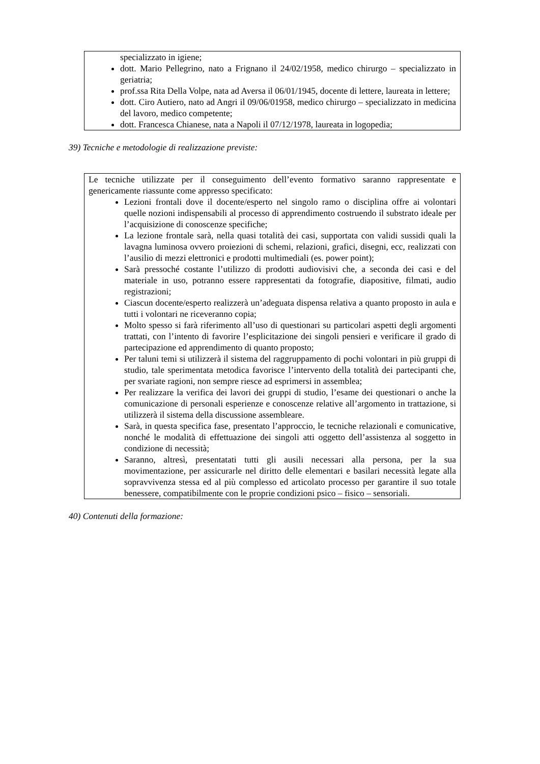specializzato in igiene;
dott. Mario Pellegrino, nato a Frignano il 24/02/1958, medico chirurgo – specializzato in geriatria;
prof.ssa Rita Della Volpe, nata ad Aversa il 06/01/1945, docente di lettere, laureata in lettere;
dott. Ciro Autiero, nato ad Angri il 09/06/01958, medico chirurgo – specializzato in medicina del lavoro, medico competente;
dott. Francesca Chianese, nata a Napoli il 07/12/1978, laureata in logopedia;
39) Tecniche e metodologie di realizzazione previste:
Le tecniche utilizzate per il conseguimento dell’evento formativo saranno rappresentate e genericamente riassunte come appresso specificato:
Lezioni frontali dove il docente/esperto nel singolo ramo o disciplina offre ai volontari quelle nozioni indispensabili al processo di apprendimento costruendo il substrato ideale per l’acquisizione di conoscenze specifiche;
La lezione frontale sarà, nella quasi totalità dei casi, supportata con validi sussidi quali la lavagna luminosa ovvero proiezioni di schemi, relazioni, grafici, disegni, ecc, realizzati con l’ausilio di mezzi elettronici e prodotti multimediali (es. power point);
Sarà pressoché costante l’utilizzo di prodotti audiovisivi che, a seconda dei casi e del materiale in uso, potranno essere rappresentati da fotografie, diapositive, filmati, audio registrazioni;
Ciascun docente/esperto realizzerà un’adeguata dispensa relativa a quanto proposto in aula e tutti i volontari ne riceveranno copia;
Molto spesso si farà riferimento all’uso di questionari su particolari aspetti degli argomenti trattati, con l’intento di favorire l’esplicitazione dei singoli pensieri e verificare il grado di partecipazione ed apprendimento di quanto proposto;
Per taluni temi si utilizzerà il sistema del raggruppamento di pochi volontari in più gruppi di studio, tale sperimentata metodica favorisce l’intervento della totalità dei partecipanti che, per svariate ragioni, non sempre riesce ad esprimersi in assemblea;
Per realizzare la verifica dei lavori dei gruppi di studio, l’esame dei questionari o anche la comunicazione di personali esperienze e conoscenze relative all’argomento in trattazione, si utilizzerà il sistema della discussione assembleare.
Sarà, in questa specifica fase, presentato l’approccio, le tecniche relazionali e comunicative, nonché le modalità di effettuazione dei singoli atti oggetto dell’assistenza al soggetto in condizione di necessità;
Saranno, altresì, presentatati tutti gli ausili necessari alla persona, per la sua movimentazione, per assicurarle nel diritto delle elementari e basilari necessità legate alla sopravvivenza stessa ed al più complesso ed articolato processo per garantire il suo totale benessere, compatibilmente con le proprie condizioni psico – fisico – sensoriali.
40) Contenuti della formazione: